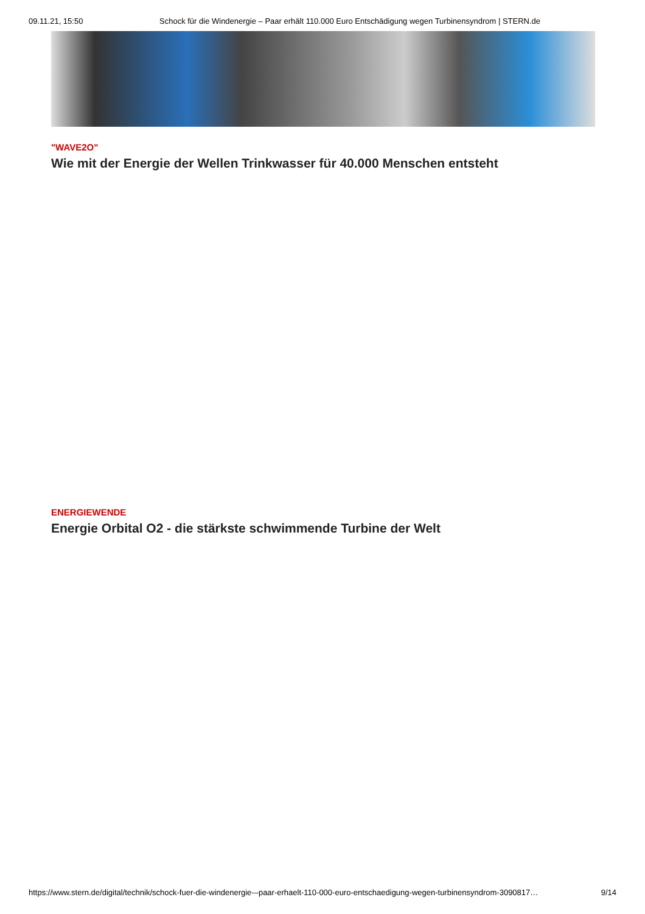09.11.21, 15:50 Schock für die Windenergie – Paar erhält 110.000 Euro Entschädigung wegen Turbinensyndrom | STERN.de
"WAVE2O"
Wie mit der Energie der Wellen Trinkwasser für 40.000 Menschen entsteht
ENERGIEWENDE
Energie Orbital O2 - die stärkste schwimmende Turbine der Welt
https://www.stern.de/digital/technik/schock-fuer-die-windenergie-–paar-erhaelt-110-000-euro-entschaedigung-wegen-turbinensyndrom-3090817… 9/14